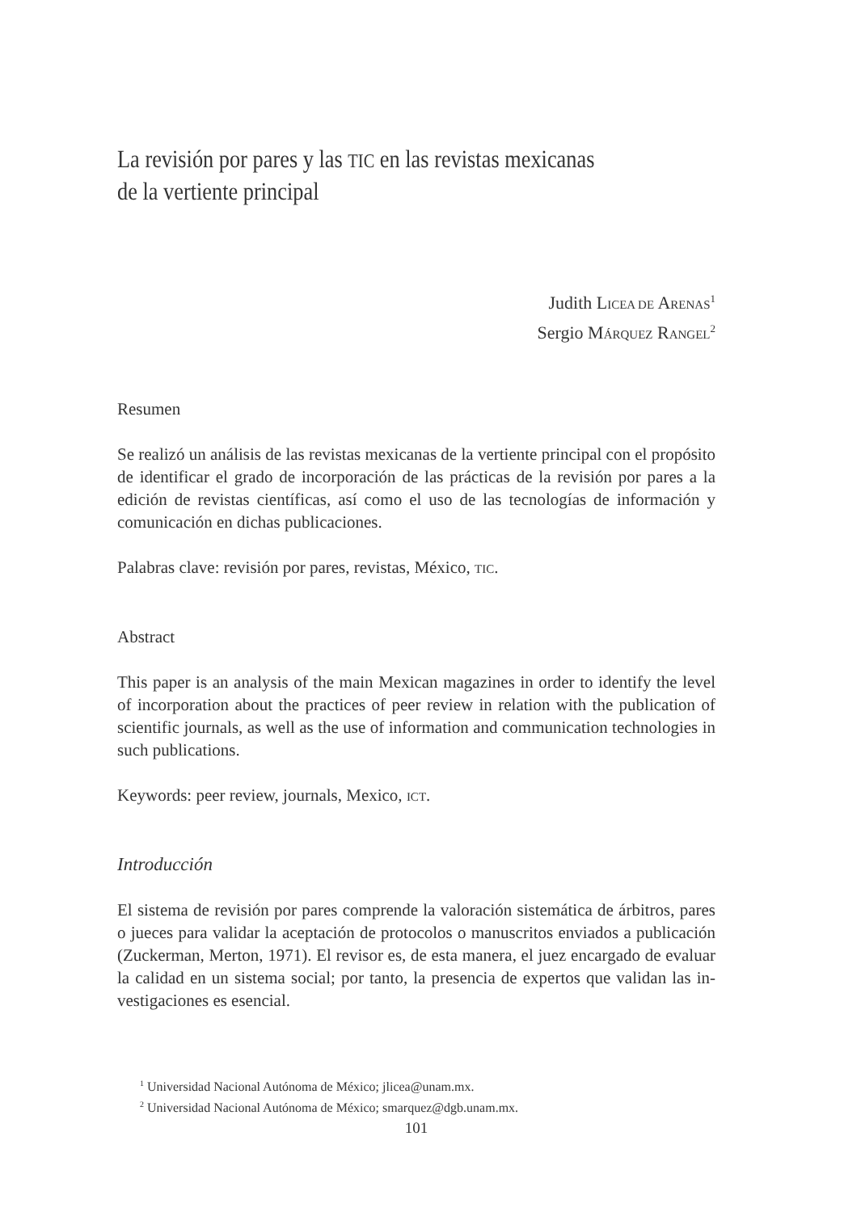La revisión por pares y las TIC en las revistas mexicanas
de la vertiente principal
Judith LICEA DE ARENAS<sup>1</sup>
Sergio MÁRQUEZ RANGEL<sup>2</sup>
Resumen
Se realizó un análisis de las revistas mexicanas de la vertiente principal con el propó­sito de identificar el grado de incorporación de las prácticas de la revisión por pares a la edición de revistas científicas, así como el uso de las tecnologías de información y comunicación en dichas publicaciones.
Palabras clave: revisión por pares, revistas, México, TIC.
Abstract
This paper is an analysis of the main Mexican magazines in order to identify the level of incorporation about the practices of peer review in relation with the publication of scientific journals, as well as the use of information and communication technologies in such publications.
Keywords: peer review, journals, Mexico, ICT.
Introducción
El sistema de revisión por pares comprende la valoración sistemática de árbitros, pares o jueces para validar la aceptación de protocolos o manuscritos enviados a publicación (Zuckerman, Merton, 1971). El revisor es, de esta manera, el juez encargado de evaluar la calidad en un sistema social; por tanto, la presencia de expertos que validan las in­vestigaciones es esencial.
<sup>1</sup> Universidad Nacional Autónoma de México; jlicea@unam.mx.
<sup>2</sup> Universidad Nacional Autónoma de México; smarquez@dgb.unam.mx.
101